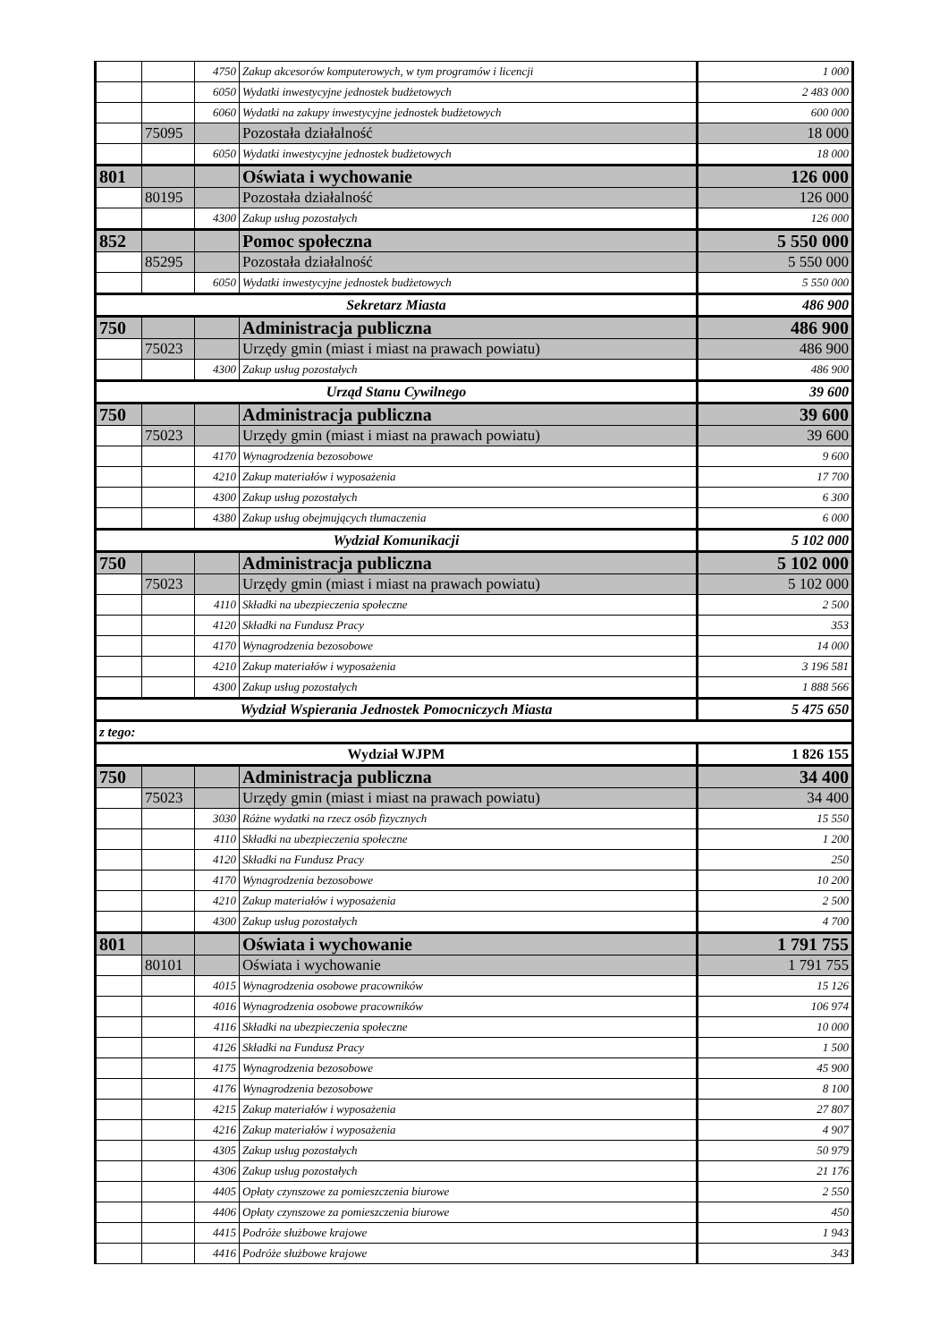| | | 4750 | Zakup akcesorów komputerowych, w tym programów i licencji | 1 000 |
| | | 6050 | Wydatki inwestycyjne jednostek budżetowych | 2 483 000 |
| | | 6060 | Wydatki na zakupy inwestycyjne jednostek budżetowych | 600 000 |
| | 75095 | | Pozostała działalność | 18 000 |
| | | 6050 | Wydatki inwestycyjne jednostek budżetowych | 18 000 |
| 801 | | | Oświata i wychowanie | 126 000 |
| | 80195 | | Pozostała działalność | 126 000 |
| | | 4300 | Zakup usług pozostałych | 126 000 |
| 852 | | | Pomoc społeczna | 5 550 000 |
| | 85295 | | Pozostała działalność | 5 550 000 |
| | | 6050 | Wydatki inwestycyjne jednostek budżetowych | 5 550 000 |
| Sekretarz Miasta | | | | 486 900 |
| 750 | | | Administracja publiczna | 486 900 |
| | 75023 | | Urzędy gmin (miast i miast na prawach powiatu) | 486 900 |
| | | 4300 | Zakup usług pozostałych | 486 900 |
| Urząd Stanu Cywilnego | | | | 39 600 |
| 750 | | | Administracja publiczna | 39 600 |
| | 75023 | | Urzędy gmin (miast i miast na prawach powiatu) | 39 600 |
| | | 4170 | Wynagrodzenia bezosobowe | 9 600 |
| | | 4210 | Zakup materiałów i wyposażenia | 17 700 |
| | | 4300 | Zakup usług pozostałych | 6 300 |
| | | 4380 | Zakup usług obejmujących tłumaczenia | 6 000 |
| Wydział Komunikacji | | | | 5 102 000 |
| 750 | | | Administracja publiczna | 5 102 000 |
| | 75023 | | Urzędy gmin (miast i miast na prawach powiatu) | 5 102 000 |
| | | 4110 | Składki na ubezpieczenia społeczne | 2 500 |
| | | 4120 | Składki na Fundusz Pracy | 353 |
| | | 4170 | Wynagrodzenia bezosobowe | 14 000 |
| | | 4210 | Zakup materiałów i wyposażenia | 3 196 581 |
| | | 4300 | Zakup usług pozostałych | 1 888 566 |
| Wydział Wspierania Jednostek Pomocniczych Miasta | | | | 5 475 650 |
| z tego: | | | | |
| Wydział WJPM | | | | 1 826 155 |
| 750 | | | Administracja publiczna | 34 400 |
| | 75023 | | Urzędy gmin (miast i miast na prawach powiatu) | 34 400 |
| | | 3030 | Różne wydatki na rzecz osób fizycznych | 15 550 |
| | | 4110 | Składki na ubezpieczenia społeczne | 1 200 |
| | | 4120 | Składki na Fundusz Pracy | 250 |
| | | 4170 | Wynagrodzenia bezosobowe | 10 200 |
| | | 4210 | Zakup materiałów i wyposażenia | 2 500 |
| | | 4300 | Zakup usług pozostałych | 4 700 |
| 801 | | | Oświata i wychowanie | 1 791 755 |
| | 80101 | | Oświata i wychowanie | 1 791 755 |
| | | 4015 | Wynagrodzenia osobowe pracowników | 15 126 |
| | | 4016 | Wynagrodzenia osobowe pracowników | 106 974 |
| | | 4116 | Składki na ubezpieczenia społeczne | 10 000 |
| | | 4126 | Składki na Fundusz Pracy | 1 500 |
| | | 4175 | Wynagrodzenia bezosobowe | 45 900 |
| | | 4176 | Wynagrodzenia bezosobowe | 8 100 |
| | | 4215 | Zakup materiałów i wyposażenia | 27 807 |
| | | 4216 | Zakup materiałów i wyposażenia | 4 907 |
| | | 4305 | Zakup usług pozostałych | 50 979 |
| | | 4306 | Zakup usług pozostałych | 21 176 |
| | | 4405 | Opłaty czynszowe za pomieszczenia biurowe | 2 550 |
| | | 4406 | Opłaty czynszowe za pomieszczenia biurowe | 450 |
| | | 4415 | Podróże służbowe krajowe | 1 943 |
| | | 4416 | Podróże służbowe krajowe | 343 |